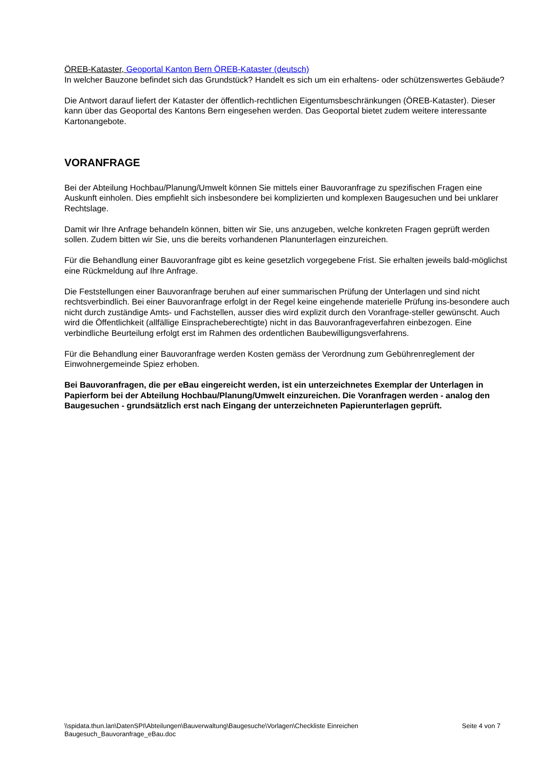ÖREB-Kataster, Geoportal Kanton Bern ÖREB-Kataster (deutsch)
In welcher Bauzone befindet sich das Grundstück? Handelt es sich um ein erhaltens- oder schützenswertes Gebäude?
Die Antwort darauf liefert der Kataster der öffentlich-rechtlichen Eigentumsbeschränkungen (ÖREB-Kataster). Dieser kann über das Geoportal des Kantons Bern eingesehen werden. Das Geoportal bietet zudem weitere interessante Kartonangebote.
VORANFRAGE
Bei der Abteilung Hochbau/Planung/Umwelt können Sie mittels einer Bauvoranfrage zu spezifischen Fragen eine Auskunft einholen. Dies empfiehlt sich insbesondere bei komplizierten und komplexen Baugesuchen und bei unklarer Rechtslage.
Damit wir Ihre Anfrage behandeln können, bitten wir Sie, uns anzugeben, welche konkreten Fragen geprüft werden sollen. Zudem bitten wir Sie, uns die bereits vorhandenen Planunterlagen einzureichen.
Für die Behandlung einer Bauvoranfrage gibt es keine gesetzlich vorgegebene Frist. Sie erhalten jeweils bald-möglichst eine Rückmeldung auf Ihre Anfrage.
Die Feststellungen einer Bauvoranfrage beruhen auf einer summarischen Prüfung der Unterlagen und sind nicht rechtsverbindlich. Bei einer Bauvoranfrage erfolgt in der Regel keine eingehende materielle Prüfung ins-besondere auch nicht durch zuständige Amts- und Fachstellen, ausser dies wird explizit durch den Voranfrage-steller gewünscht. Auch wird die Öffentlichkeit (allfällige Einspracheberechtigte) nicht in das Bauvoranfrageverfahren einbezogen. Eine verbindliche Beurteilung erfolgt erst im Rahmen des ordentlichen Baubewilligungsverfahrens.
Für die Behandlung einer Bauvoranfrage werden Kosten gemäss der Verordnung zum Gebührenreglement der Einwohnergemeinde Spiez erhoben.
Bei Bauvoranfragen, die per eBau eingereicht werden, ist ein unterzeichnetes Exemplar der Unterlagen in Papierform bei der Abteilung Hochbau/Planung/Umwelt einzureichen. Die Voranfragen werden - analog den Baugesuchen - grundsätzlich erst nach Eingang der unterzeichneten Papierunterlagen geprüft.
\\spidata.thun.lan\DatenSPI\Abteilungen\Bauverwaltung\Baugesuche\Vorlagen\Checkliste Einreichen
Baugesuch_Bauvoranfrage_eBau.doc
Seite 4 von 7